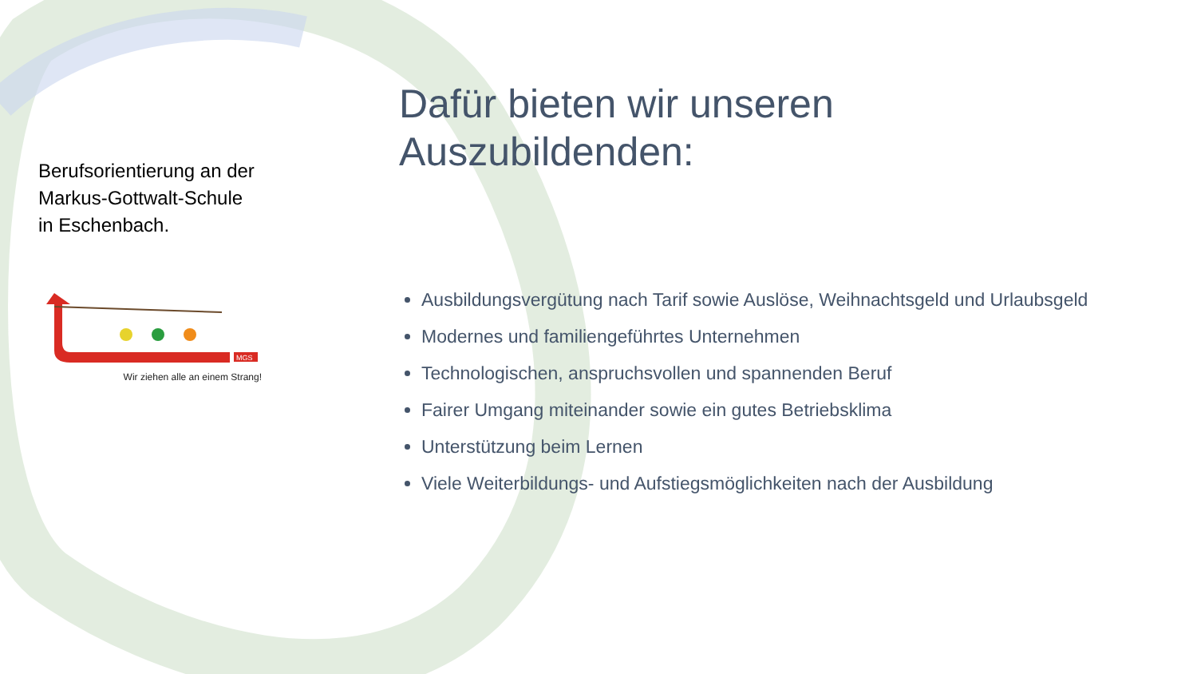Berufsorientierung an der
Markus-Gottwalt-Schule
in Eschenbach.
MGS
Wir ziehen alle an einem Strang!
Dafür bieten wir unseren
Auszubildenden:
Ausbildungsvergütung nach Tarif sowie Auslöse, Weihnachtsgeld und Urlaubsgeld
Modernes und familiengeführtes Unternehmen
Technologischen, anspruchsvollen und spannenden Beruf
Fairer Umgang miteinander sowie ein gutes Betriebsklima
Unterstützung beim Lernen
Viele Weiterbildungs- und Aufstiegsmöglichkeiten nach der Ausbildung